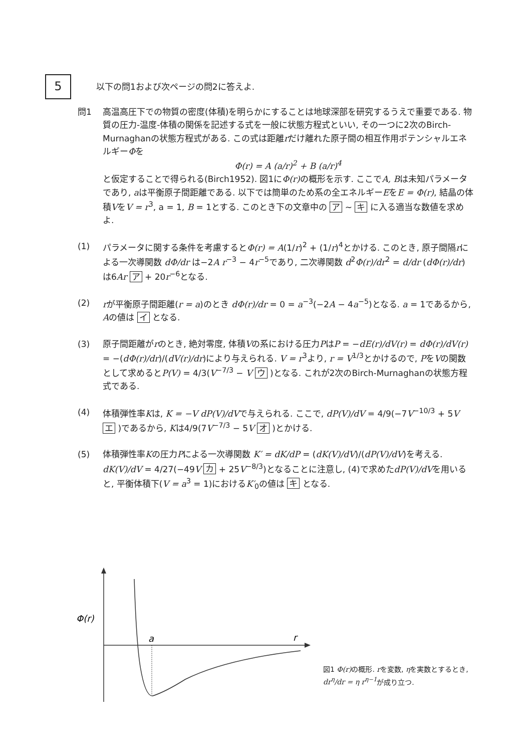5
以下の問1および次ページの問2に答えよ.
問1 高温高圧下での物質の密度(体積)を明らかにすることは地球深部を研究するうえで重要である. 物質の圧力-温度-体積の関係を記述する式を一般に状態方程式といい, その一つに2次のBirch-Murnaghanの状態方程式がある. この式は距離rだけ離れた原子間の相互作用ポテンシャルエネルギーΦを
Φ(r) = A (a/r)<sup>2</sup> + B (a/r)<sup>4</sup>
と仮定することで得られる(Birch1952). 図1にΦ(r) の概形を示す. ここでA, Bは未知パラメータであり, aは平衡原子間距離である. 以下では簡単のため系の全エネルギーEをE = Φ(r), 結晶の体積VをV = r<sup>3</sup>, a = 1, B = 1とする. このとき下の文章中の ア ~ キ に入る適当な数値を求めよ.
(1) パラメータに関する条件を考慮するとΦ(r) = A(1/r)<sup>2</sup> + (1/r)<sup>4</sup>とかける. このとき, 原子間隔rによる一次導関数 dΦ/dr は−2A r<sup>−3</sup> − 4r<sup>−5</sup>であり, 二次導関数 d<sup>2</sup>Φ(r)/dr<sup>2</sup> = d/dr (dΦ(r)/dr)は6Ar ア + 20r<sup>−6</sup>となる.
(2) rが平衡原子間距離(r = a)のとき dΦ(r)/dr = 0 = a<sup>−3</sup>(−2A − 4a<sup>−5</sup>)となる. a = 1であるから, Aの値は イ となる.
(3) 原子間距離がrのとき, 絶対零度, 体積Vの系における圧力PはP = −dE(r)/dV(r) = dΦ(r)/dV(r) = −(dΦ(r)/dr)/(dV(r)/dr)により与えられる. V = r<sup>3</sup>より, r = V<sup>1/3</sup>とかけるので, PをVの関数として求めるとP(V) = 4/3(V<sup>−7/3</sup> − V ウ )となる. これが2次のBirch-Murnaghanの状態方程式である.
(4) 体積弾性率Kは, K = −V dP(V)/dVで与えられる. ここで, dP(V)/dV = 4/9(−7V<sup>−10/3</sup> + 5V エ )であるから, Kは4/9(7V<sup>−7/3</sup> − 5V オ )とかける.
(5) 体積弾性率Kの圧力Pによる一次導関数 K′ = dK/dP = (dK(V)/dV)/(dP(V)/dV)を考える. dK(V)/dV = 4/27(−49V カ + 25V<sup>−8/3</sup>)となることに注意し, (4)で求めたdP(V)/dVを用いると, 平衡体積下(V = a<sup>3</sup> = 1)におけるK′<sub>0</sub>の値は キ となる.
Φ(r)
a
r
図1 Φ(r) の概形. rを変数, ηを実数とするとき, dr<sup>η</sup>/dr = η r<sup>η−1</sup>が成り立つ.